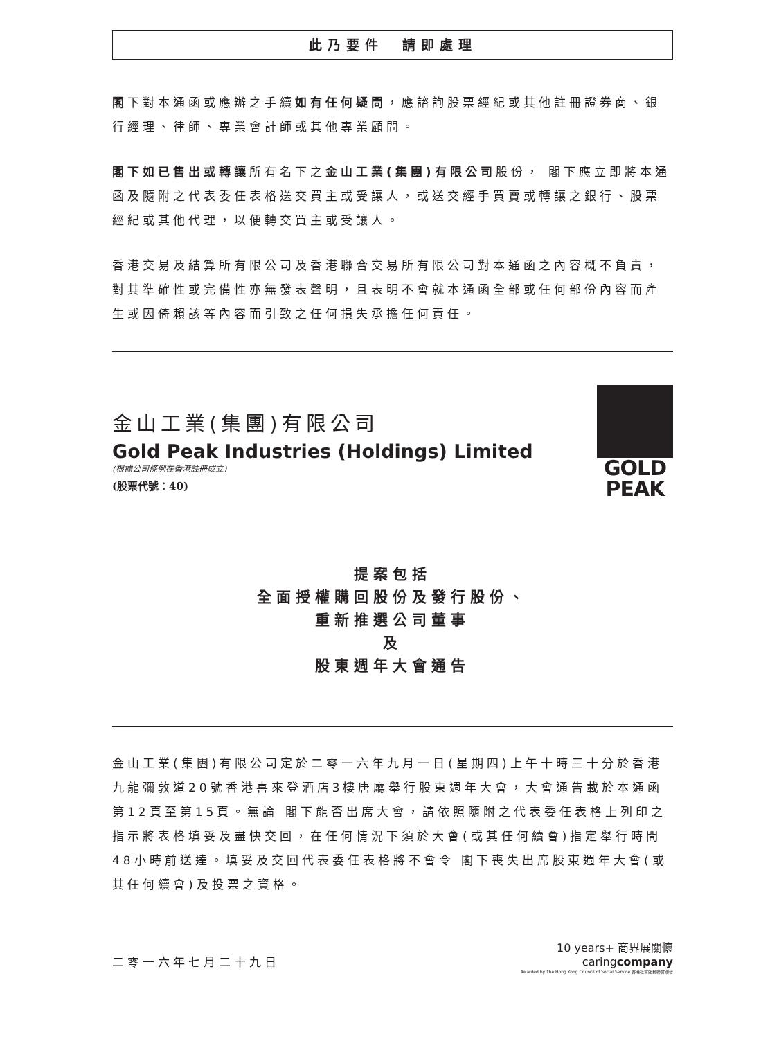此乃要件　請即處理
閣下對本通函或應辦之手續如有任何疑問，應諮詢股票經紀或其他註冊證券商、銀行經理、律師、專業會計師或其他專業顧問。
閣下如已售出或轉讓所有名下之金山工業(集團)有限公司股份， 閣下應立即將本通函及隨附之代表委任表格送交買主或受讓人，或送交經手買賣或轉讓之銀行、股票經紀或其他代理，以便轉交買主或受讓人。
香港交易及結算所有限公司及香港聯合交易所有限公司對本通函之內容概不負責，對其準確性或完備性亦無發表聲明，且表明不會就本通函全部或任何部份內容而產生或因倚賴該等內容而引致之任何損失承擔任何責任。
金山工業(集團)有限公司
Gold Peak Industries (Holdings) Limited
(根據公司條例在香港註冊成立)
(股票代號：40)
GOLD
PEAK
提案包括
全面授權購回股份及發行股份、
重新推選公司董事
及
股東週年大會通告
金山工業(集團)有限公司定於二零一六年九月一日(星期四)上午十時三十分於香港九龍彌敦道20號香港喜來登酒店3樓唐廳舉行股東週年大會，大會通告載於本通函第12頁至第15頁。無論 閣下能否出席大會，請依照隨附之代表委任表格上列印之指示將表格填妥及盡快交回，在任何情況下須於大會(或其任何續會)指定舉行時間48小時前送達。填妥及交回代表委任表格將不會令 閣下喪失出席股東週年大會(或其任何續會)及投票之資格。
二零一六年七月二十九日
10 years+ 商界展關懷
caringcompany
Awarded by The Hong Kong Council of Social Service 香港社會服務聯會頒發